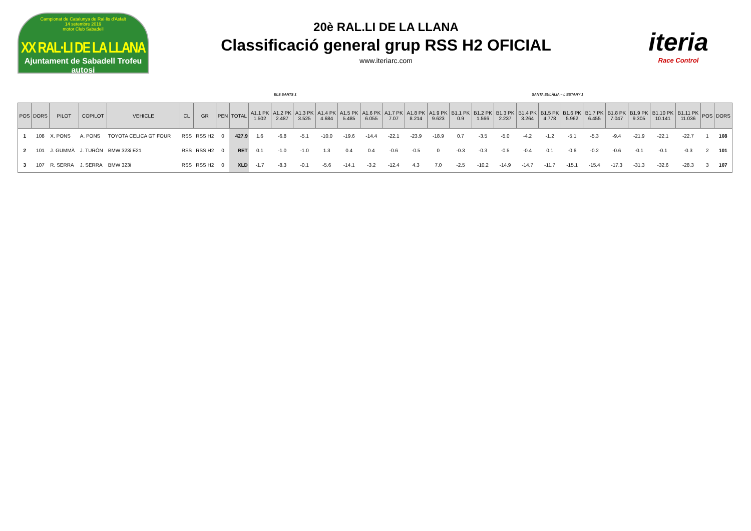Campionat de Catalunya de Ral·lis d'Asfalt
14 setembre 2019
motor Club Sabadell
XX RAL·LI DE LA LLANA
Ajuntament de Sabadell Trofeu autosi
20è RAL.LI DE LA LLANA
Classificació general grup RSS H2 OFICIAL
www.iteriarc.com
iteria
Race Control
ELS SANTS 1 SANTA EULÀLIA – L'ESTANY 1
| POS | DORS | PILOT | COPILOT | VEHICLE | CL | GR | PEN | TOTAL | A1.1 PK 1.502 | A1.2 PK 2.487 | A1.3 PK 3.525 | A1.4 PK 4.684 | A1.5 PK 5.485 | A1.6 PK 6.055 | A1.7 PK 7.07 | A1.8 PK 8.214 | A1.9 PK 9.623 | B1.1 PK 0.9 | B1.2 PK 1.566 | B1.3 PK 2.237 | B1.4 PK 3.264 | B1.5 PK 4.778 | B1.6 PK 5.962 | B1.7 PK 6.455 | B1.8 PK 7.047 | B1.9 PK 9.305 | B1.10 PK 10.141 | B1.11 PK 11.036 | POS | DORS |
| --- | --- | --- | --- | --- | --- | --- | --- | --- | --- | --- | --- | --- | --- | --- | --- | --- | --- | --- | --- | --- | --- | --- | --- | --- | --- | --- | --- | --- | --- | --- |
| 1 | 108 | X. PONS | A. PONS | TOYOTA CELICA GT FOUR | RSS | RSS H2 | 0 | 427.9 | 1.6 | -6.8 | -5.1 | -10.0 | -19.6 | -14.4 | -22.1 | -23.9 | -18.9 | 0.7 | -3.5 | -5.0 | -4.2 | -1.2 | -5.1 | -5.3 | -9.4 | -21.9 | -22.1 | -22.7 | 1 | 108 |
| 2 | 101 | J. GUMMÀ | J. TURÓN | BMW 323i E21 | RSS | RSS H2 | 0 | RET | 0.1 | -1.0 | -1.0 | 1.3 | 0.4 | 0.4 | -0.6 | -0.5 | 0 | -0.3 | -0.3 | -0.5 | -0.4 | 0.1 | -0.6 | -0.2 | -0.6 | -0.1 | -0.1 | -0.3 | 2 | 101 |
| 3 | 107 | R. SERRA | J. SERRA | BMW 323i | RSS | RSS H2 | 0 | XLD | -1.7 | -8.3 | -0.1 | -5.6 | -14.1 | -3.2 | -12.4 | 4.3 | 7.0 | -2.5 | -10.2 | -14.9 | -14.7 | -11.7 | -15.1 | -15.4 | -17.3 | -31.3 | -32.6 | -28.3 | 3 | 107 |